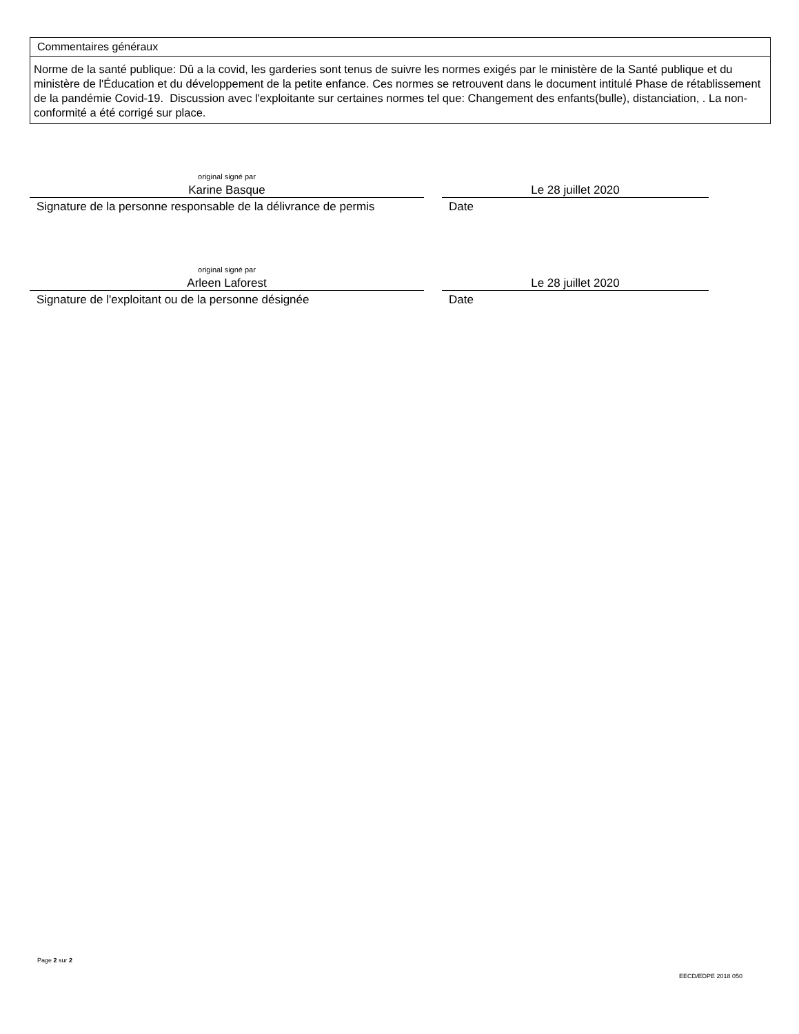Commentaires généraux
Norme de la santé publique: Dû a la covid, les garderies sont tenus de suivre les normes exigés par le ministère de la Santé publique et du ministère de l'Éducation et du développement de la petite enfance. Ces normes se retrouvent dans le document intitulé Phase de rétablissement de la pandémie Covid-19. Discussion avec l'exploitante sur certaines normes tel que: Changement des enfants(bulle), distanciation, . La non-conformité a été corrigé sur place.
original signé par
Karine Basque
Signature de la personne responsable de la délivrance de permis
Le 28 juillet 2020
Date
original signé par
Arleen Laforest
Signature de l'exploitant ou de la personne désignée
Le 28 juillet 2020
Date
Page 2 sur 2
EECD/EDPE 2018 050